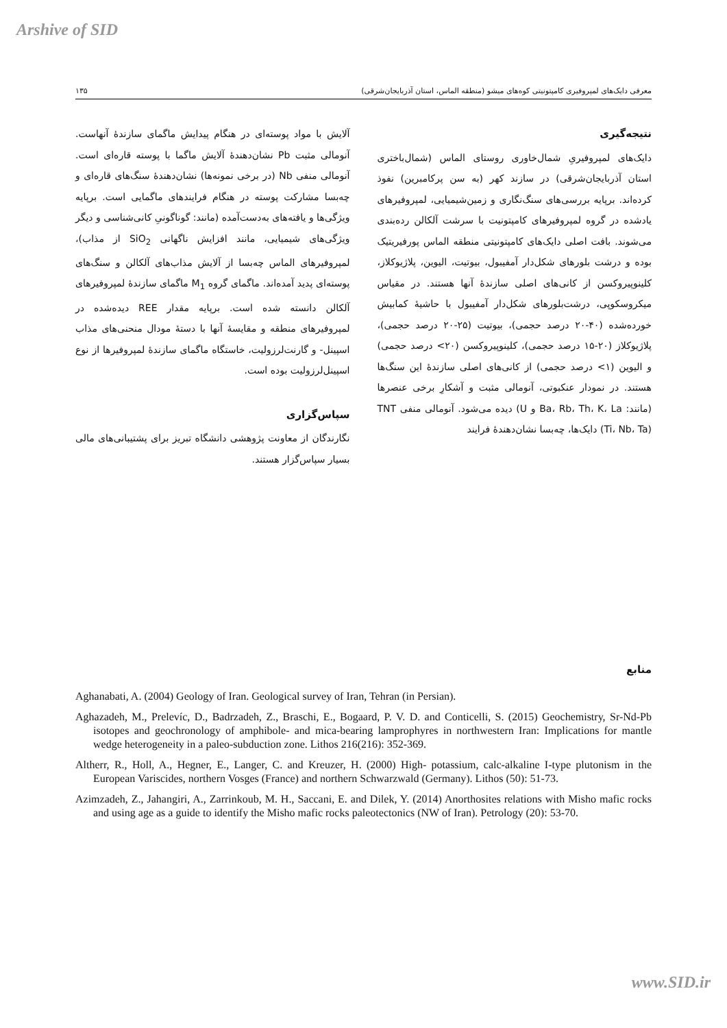Arshive of SID
معرفی دایک‌های لمپروفیری کامپتونیتی کوه‌های میشو (منطقه الماس، استان آذربایجان‌شرقی) ۱۳۵
نتیجه‌گیری
دایک‌های لمپروفیریِ شمال‌خاوری روستای الماس (شمال‌باختری استان آذربایجان‌شرقی) در سازند کهر (به سن پرکامبرین) نفوذ کرده‌اند. برپایه بررسی‌های سنگ‌نگاری و زمین‌شیمیایی، لمپروفیرهای یادشده در گروه لمپروفیرهای کامپتونیت با سرشت آلکالن رده‌بندی می‌شوند. بافت اصلی دایک‌های کامپتونیتی منطقه الماس پورفیریتیک بوده و درشت بلورهای شکل‌دار آمفیبول، بیوتیت، الیوین، پلاژیوکلاز، کلینوپیروکسن از کانی‌های اصلی سازندهٔ آنها هستند. در مقیاس میکروسکوپی، درشت‌بلورهای شکل‌دار آمفیبول با حاشیهٔ کمابیش خورده‌شده (۴۰-۲۰ درصد حجمی)، بیوتیت (۲۵-۲۰ درصد حجمی)، پلاژیوکلاز (۲۰-۱۵ درصد حجمی)، کلینوپیروکسن (۲۰> درصد حجمی) و الیوین (۱> درصد حجمی) از کانی‌های اصلی سازندهٔ این سنگ‌ها هستند. در نمودار عنکبوتی، آنومالی مثبت و آشکارِ برخی عنصرها (مانند: Ba، Rb، Th، K، La و U) دیده می‌شود. آنومالی منفی TNT (Ti، Nb، Ta) دایک‌ها، چه‌بسا نشان‌دهندهٔ فرایند
آلایش با مواد پوسته‌ای در هنگام پیدایش ماگمای سازندهٔ آنهاست. آنومالی مثبت Pb نشان‌دهندهٔ آلایش ماگما با پوسته قاره‌ای است. آنومالی منفی Nb (در برخی نمونه‌ها) نشان‌دهندهٔ سنگ‌های قاره‌ای و چه‌بسا مشارکت پوسته در هنگام فرایندهای ماگمایی است. برپایه ویژگی‌ها و یافته‌های به‌دست‌آمده (مانند: گوناگونیِ کانی‌شناسی و دیگر ویژگی‌های شیمیایی، مانند افزایش ناگهانی SiO<sub>2</sub> از مذاب)، لمپروفیرهای الماس چه‌بسا از آلایش مذاب‌های آلکالن و سنگ‌های پوسته‌ای پدید آمده‌اند. ماگمای گروه M<sub>1</sub> ماگمای سازندهٔ لمپروفیرهای آلکالن دانسته شده است. برپایه مقدار REE دیده‌شده در لمپروفیرهای منطقه و مقایسهٔ آنها با دستهٔ مودال منحنی‌های مذاب اسپینل- و گارنت‌لرزولیت، خاستگاه ماگمای سازندهٔ لمپروفیرها از نوع اسپینل‌لرزولیت بوده است.
سپاس‌گزاری
نگارندگان از معاونت پژوهشی دانشگاه تبریز برای پشتیبانی‌های مالی بسیار سپاس‌گزار هستند.
منابع
Aghanabati, A. (2004) Geology of Iran. Geological survey of Iran, Tehran (in Persian).
Aghazadeh, M., Prelevíc, D., Badrzadeh, Z., Braschi, E., Bogaard, P. V. D. and Conticelli, S. (2015) Geochemistry, Sr-Nd-Pb isotopes and geochronology of amphibole- and mica-bearing lamprophyres in northwestern Iran: Implications for mantle wedge heterogeneity in a paleo-subduction zone. Lithos 216(216): 352-369.
Altherr, R., Holl, A., Hegner, E., Langer, C. and Kreuzer, H. (2000) High- potassium, calc-alkaline I-type plutonism in the European Variscides, northern Vosges (France) and northern Schwarzwald (Germany). Lithos (50): 51-73.
Azimzadeh, Z., Jahangiri, A., Zarrinkoub, M. H., Saccani, E. and Dilek, Y. (2014) Anorthosites relations with Misho mafic rocks and using age as a guide to identify the Misho mafic rocks paleotectonics (NW of Iran). Petrology (20): 53-70.
www.SID.ir